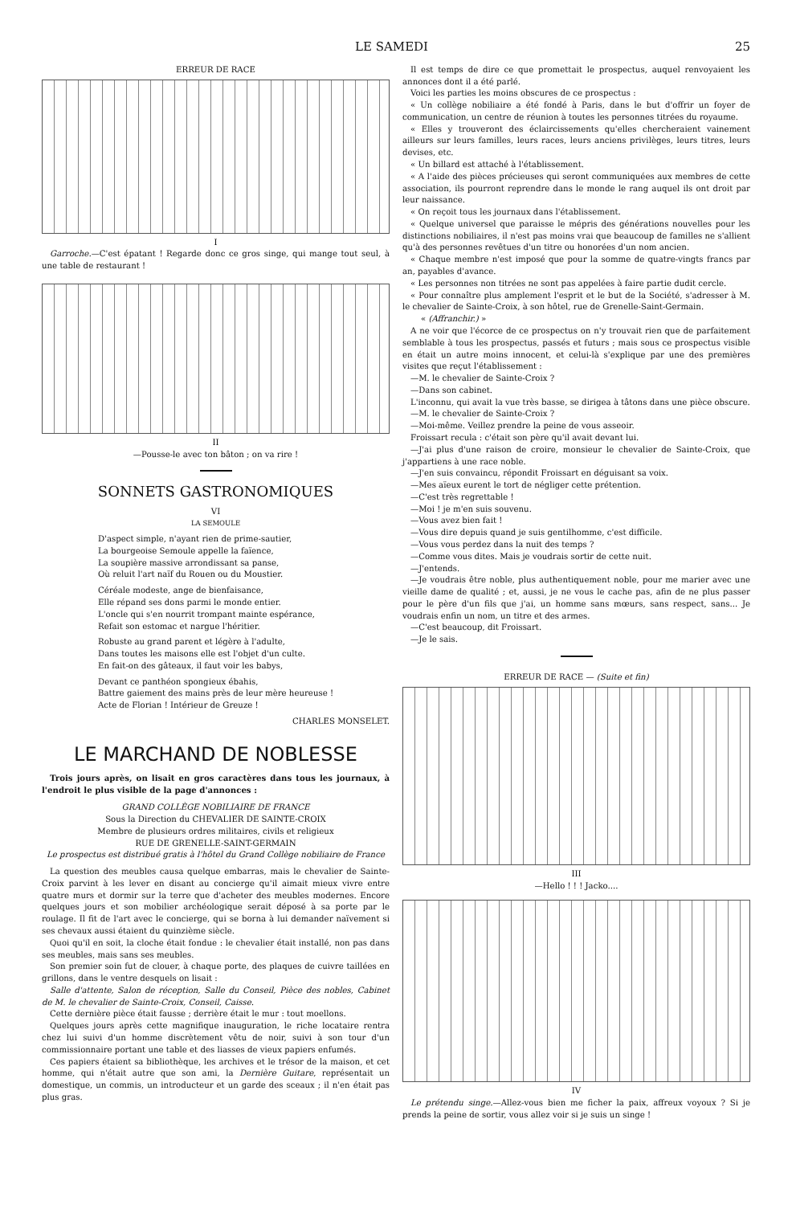LE SAMEDI 25
ERREUR DE RACE
I
Garroche.—C'est épatant ! Regarde donc ce gros singe, qui mange tout seul, à une table de restaurant !
II
—Pousse-le avec ton bâton ; on va rire !
SONNETS GASTRONOMIQUES
VI
LA SEMOULE
D'aspect simple, n'ayant rien de prime-sautier,
La bourgeoise Semoule appelle la faïence,
La soupière massive arrondissant sa panse,
Où reluit l'art naïf du Rouen ou du Moustier.
Céréale modeste, ange de bienfaisance,
Elle répand ses dons parmi le monde entier.
L'oncle qui s'en nourrit trompant mainte espérance,
Refait son estomac et nargue l'héritier.
Robuste au grand parent et légère à l'adulte,
Dans toutes les maisons elle est l'objet d'un culte.
En fait-on des gâteaux, il faut voir les babys,
Devant ce panthéon spongieux ébahis,
Battre gaiement des mains près de leur mère heureuse !
Acte de Florian ! Intérieur de Greuze !
CHARLES MONSELET.
LE MARCHAND DE NOBLESSE
Trois jours après, on lisait en gros caractères dans tous les journaux, à l'endroit le plus visible de la page d'annonces :
GRAND COLLÈGE NOBILIAIRE DE FRANCE
Sous la Direction du CHEVALIER DE SAINTE-CROIX
Membre de plusieurs ordres militaires, civils et religieux
RUE DE GRENELLE-SAINT-GERMAIN
Le prospectus est distribué gratis à l'hôtel du Grand Collège nobiliaire de France
La question des meubles causa quelque embarras, mais le chevalier de Sainte-Croix parvint à les lever en disant au concierge qu'il aimait mieux vivre entre quatre murs et dormir sur la terre que d'acheter des meubles modernes. Encore quelques jours et son mobilier archéologique serait déposé à sa porte par le roulage. Il fit de l'art avec le concierge, qui se borna à lui demander naïvement si ses chevaux aussi étaient du quinzième siècle.
Quoi qu'il en soit, la cloche était fondue : le chevalier était installé, non pas dans ses meubles, mais sans ses meubles.
Son premier soin fut de clouer, à chaque porte, des plaques de cuivre taillées en grillons, dans le ventre desquels on lisait :
Salle d'attente, Salon de réception, Salle du Conseil, Pièce des nobles, Cabinet de M. le chevalier de Sainte-Croix, Conseil, Caisse.
Cette dernière pièce était fausse ; derrière était le mur : tout moellons.
Quelques jours après cette magnifique inauguration, le riche locataire rentra chez lui suivi d'un homme discrètement vêtu de noir, suivi à son tour d'un commissionnaire portant une table et des liasses de vieux papiers enfumés.
Ces papiers étaient sa bibliothèque, les archives et le trésor de la maison, et cet homme, qui n'était autre que son ami, la Dernière Guitare, représentait un domestique, un commis, un introducteur et un garde des sceaux ; il n'en était pas plus gras.
Il est temps de dire ce que promettait le prospectus, auquel renvoyaient les annonces dont il a été parlé.
Voici les parties les moins obscures de ce prospectus :
« Un collège nobiliaire a été fondé à Paris, dans le but d'offrir un foyer de communication, un centre de réunion à toutes les personnes titrées du royaume.
« Elles y trouveront des éclaircissements qu'elles chercheraient vainement ailleurs sur leurs familles, leurs races, leurs anciens privilèges, leurs titres, leurs devises, etc.
« Un billard est attaché à l'établissement.
« A l'aide des pièces précieuses qui seront communiquées aux membres de cette association, ils pourront reprendre dans le monde le rang auquel ils ont droit par leur naissance.
« On reçoit tous les journaux dans l'établissement.
« Quelque universel que paraisse le mépris des générations nouvelles pour les distinctions nobiliaires, il n'est pas moins vrai que beaucoup de familles ne s'allient qu'à des personnes revêtues d'un titre ou honorées d'un nom ancien.
« Chaque membre n'est imposé que pour la somme de quatre-vingts francs par an, payables d'avance.
« Les personnes non titrées ne sont pas appelées à faire partie dudit cercle.
« Pour connaître plus amplement l'esprit et le but de la Société, s'adresser à M. le chevalier de Sainte-Croix, à son hôtel, rue de Grenelle-Saint-Germain.
« (Affranchir.) »
A ne voir que l'écorce de ce prospectus on n'y trouvait rien que de parfaitement semblable à tous les prospectus, passés et futurs ; mais sous ce prospectus visible en était un autre moins innocent, et celui-là s'explique par une des premières visites que reçut l'établissement :
—M. le chevalier de Sainte-Croix ?
—Dans son cabinet.
L'inconnu, qui avait la vue très basse, se dirigea à tâtons dans une pièce obscure.
—M. le chevalier de Sainte-Croix ?
—Moi-même. Veillez prendre la peine de vous asseoir.
Froissart recula : c'était son père qu'il avait devant lui.
—J'ai plus d'une raison de croire, monsieur le chevalier de Sainte-Croix, que j'appartiens à une race noble.
—J'en suis convaincu, répondit Froissart en déguisant sa voix.
—Mes aïeux eurent le tort de négliger cette prétention.
—C'est très regrettable !
—Moi ! je m'en suis souvenu.
—Vous avez bien fait !
—Vous dire depuis quand je suis gentilhomme, c'est difficile.
—Vous vous perdez dans la nuit des temps ?
—Comme vous dites. Mais je voudrais sortir de cette nuit.
—J'entends.
—Je voudrais être noble, plus authentiquement noble, pour me marier avec une vieille dame de qualité ; et, aussi, je ne vous le cache pas, afin de ne plus passer pour le père d'un fils que j'ai, un homme sans mœurs, sans respect, sans... Je voudrais enfin un nom, un titre et des armes.
—C'est beaucoup, dit Froissart.
—Je le sais.
ERREUR DE RACE — (Suite et fin)
III
—Hello ! ! ! Jacko....
IV
Le prétendu singe.—Allez-vous bien me ficher la paix, affreux voyoux ? Si je prends la peine de sortir, vous allez voir si je suis un singe !